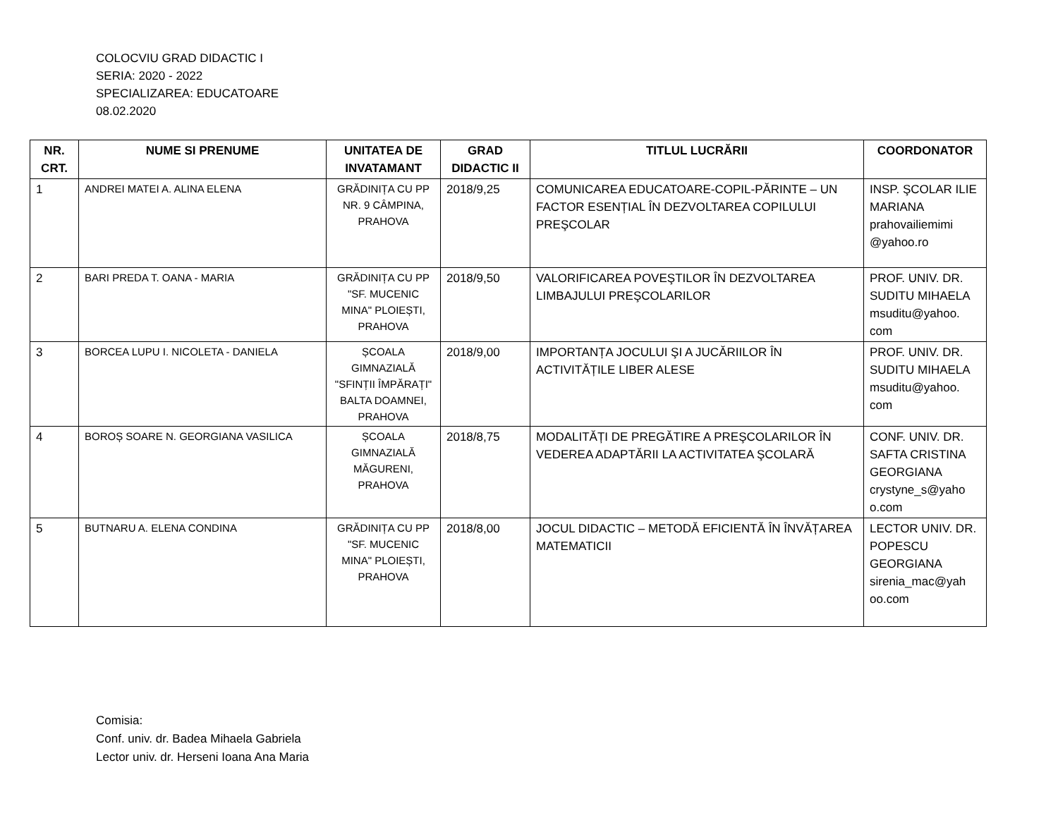COLOCVIU GRAD DIDACTIC I
SERIA: 2020 - 2022
SPECIALIZAREA: EDUCATOARE
08.02.2020
| NR. CRT. | NUME SI PRENUME | UNITATEA DE INVATAMANT | GRAD DIDACTIC II | TITLUL LUCRĂRII | COORDONATOR |
| --- | --- | --- | --- | --- | --- |
| 1 | ANDREI MATEI A. ALINA ELENA | GRĂDINIȚA CU PP NR. 9 CÂMPINA, PRAHOVA | 2018/9,25 | COMUNICAREA EDUCATOARE-COPIL-PĂRINTE – UN FACTOR ESENȚIAL ÎN DEZVOLTAREA COPILULUI PREŞCOLAR | INSP. ŞCOLAR ILIE MARIANA prahovailiemimi @yahoo.ro |
| 2 | BARI PREDA T. OANA - MARIA | GRĂDINIȚA CU PP "SF. MUCENIC MINA" PLOIEȘTI, PRAHOVA | 2018/9,50 | VALORIFICAREA POVEŞTILOR ÎN DEZVOLTAREA LIMBAJULUI PREŞCOLARILOR | PROF. UNIV. DR. SUDITU MIHAELA msuditu@yahoo. com |
| 3 | BORCEA LUPU I. NICOLETA - DANIELA | ȘCOALA GIMNAZIALĂ "SFINȚII ÎMPĂRAȚI" BALTA DOAMNEI, PRAHOVA | 2018/9,00 | IMPORTANȚA JOCULUI ŞI A JUCĂRIILOR ÎN ACTIVITĂȚILE LIBER ALESE | PROF. UNIV. DR. SUDITU MIHAELA msuditu@yahoo. com |
| 4 | BOROȘ SOARE N. GEORGIANA VASILICA | ȘCOALA GIMNAZIALĂ MĂGURENI, PRAHOVA | 2018/8,75 | MODALITĂȚI DE PREGĂTIRE A PREŞCOLARILOR ÎN VEDEREA ADAPTĂRII LA ACTIVITATEA ŞCOLARĂ | CONF. UNIV. DR. SAFTA CRISTINA GEORGIANA crystyne_s@yaho o.com |
| 5 | BUTNARU A. ELENA CONDINA | GRĂDINIȚA CU PP "SF. MUCENIC MINA" PLOIEȘTI, PRAHOVA | 2018/8,00 | JOCUL DIDACTIC – METODĂ EFICIENTĂ ÎN ÎNVĂȚAREA MATEMATICII | LECTOR UNIV. DR. POPESCU GEORGIANA sirenia_mac@yah oo.com |
Comisia:
Conf. univ. dr. Badea Mihaela Gabriela
Lector univ. dr. Herseni Ioana Ana Maria